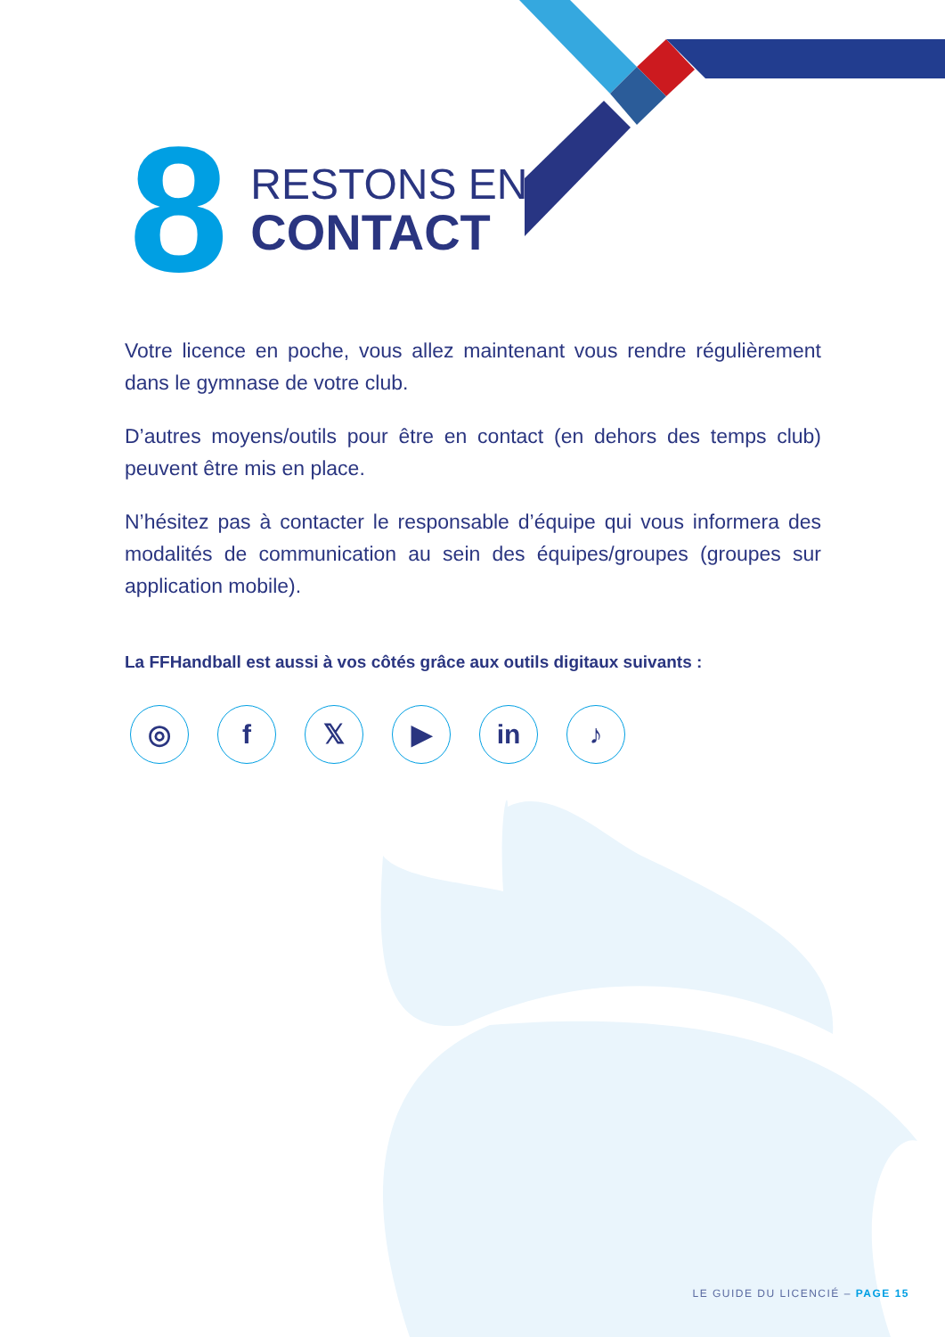8
RESTONS EN
CONTACT
Votre licence en poche, vous allez maintenant vous rendre régulièrement dans le gymnase de votre club.
D’autres moyens/outils pour être en contact (en dehors des temps club) peuvent être mis en place.
N’hésitez pas à contacter le responsable d’équipe qui vous informera des modalités de communication au sein des équipes/groupes (groupes sur application mobile).
La FFHandball est aussi à vos côtés grâce aux outils digitaux suivants :
◎ f 𝕏 ▶ in ♪
LE GUIDE DU LICENCIÉ – PAGE 15